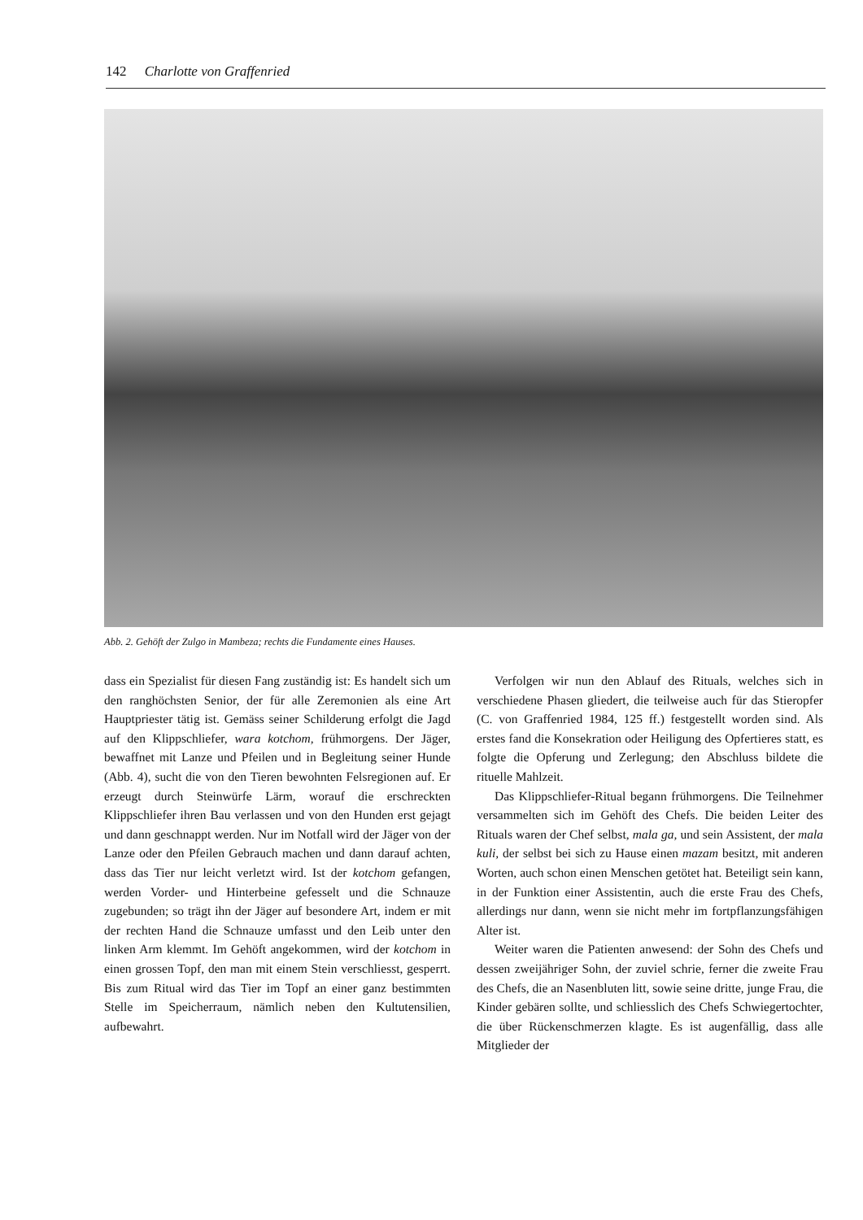142 Charlotte von Graffenried
Abb. 2. Gehöft der Zulgo in Mambeza; rechts die Fundamente eines Hauses.
dass ein Spezialist für diesen Fang zuständig ist: Es handelt sich um den ranghöchsten Senior, der für alle Zeremonien als eine Art Hauptpriester tätig ist. Gemäss seiner Schilderung erfolgt die Jagd auf den Klippschliefer, wara kotchom, frühmorgens. Der Jäger, bewaffnet mit Lanze und Pfeilen und in Begleitung seiner Hunde (Abb. 4), sucht die von den Tieren bewohnten Felsregionen auf. Er erzeugt durch Steinwürfe Lärm, worauf die erschreckten Klippschliefer ihren Bau verlassen und von den Hunden erst gejagt und dann geschnappt werden. Nur im Notfall wird der Jäger von der Lanze oder den Pfeilen Gebrauch machen und dann darauf achten, dass das Tier nur leicht verletzt wird. Ist der kotchom gefangen, werden Vorder- und Hinterbeine gefesselt und die Schnauze zugebunden; so trägt ihn der Jäger auf besondere Art, indem er mit der rechten Hand die Schnauze umfasst und den Leib unter den linken Arm klemmt. Im Gehöft angekommen, wird der kotchom in einen grossen Topf, den man mit einem Stein verschliesst, gesperrt. Bis zum Ritual wird das Tier im Topf an einer ganz bestimmten Stelle im Speicherraum, nämlich neben den Kultutensilien, aufbewahrt.
Verfolgen wir nun den Ablauf des Rituals, welches sich in verschiedene Phasen gliedert, die teilweise auch für das Stieropfer (C. von Graffenried 1984, 125 ff.) festgestellt worden sind. Als erstes fand die Konsekration oder Heiligung des Opfertieres statt, es folgte die Opferung und Zerlegung; den Abschluss bildete die rituelle Mahlzeit.
Das Klippschliefer-Ritual begann frühmorgens. Die Teilnehmer versammelten sich im Gehöft des Chefs. Die beiden Leiter des Rituals waren der Chef selbst, mala ga, und sein Assistent, der mala kuli, der selbst bei sich zu Hause einen mazam besitzt, mit anderen Worten, auch schon einen Menschen getötet hat. Beteiligt sein kann, in der Funktion einer Assistentin, auch die erste Frau des Chefs, allerdings nur dann, wenn sie nicht mehr im fortpflanzungsfähigen Alter ist.
Weiter waren die Patienten anwesend: der Sohn des Chefs und dessen zweijähriger Sohn, der zuviel schrie, ferner die zweite Frau des Chefs, die an Nasenbluten litt, sowie seine dritte, junge Frau, die Kinder gebären sollte, und schliesslich des Chefs Schwiegertochter, die über Rückenschmerzen klagte. Es ist augenfällig, dass alle Mitglieder der